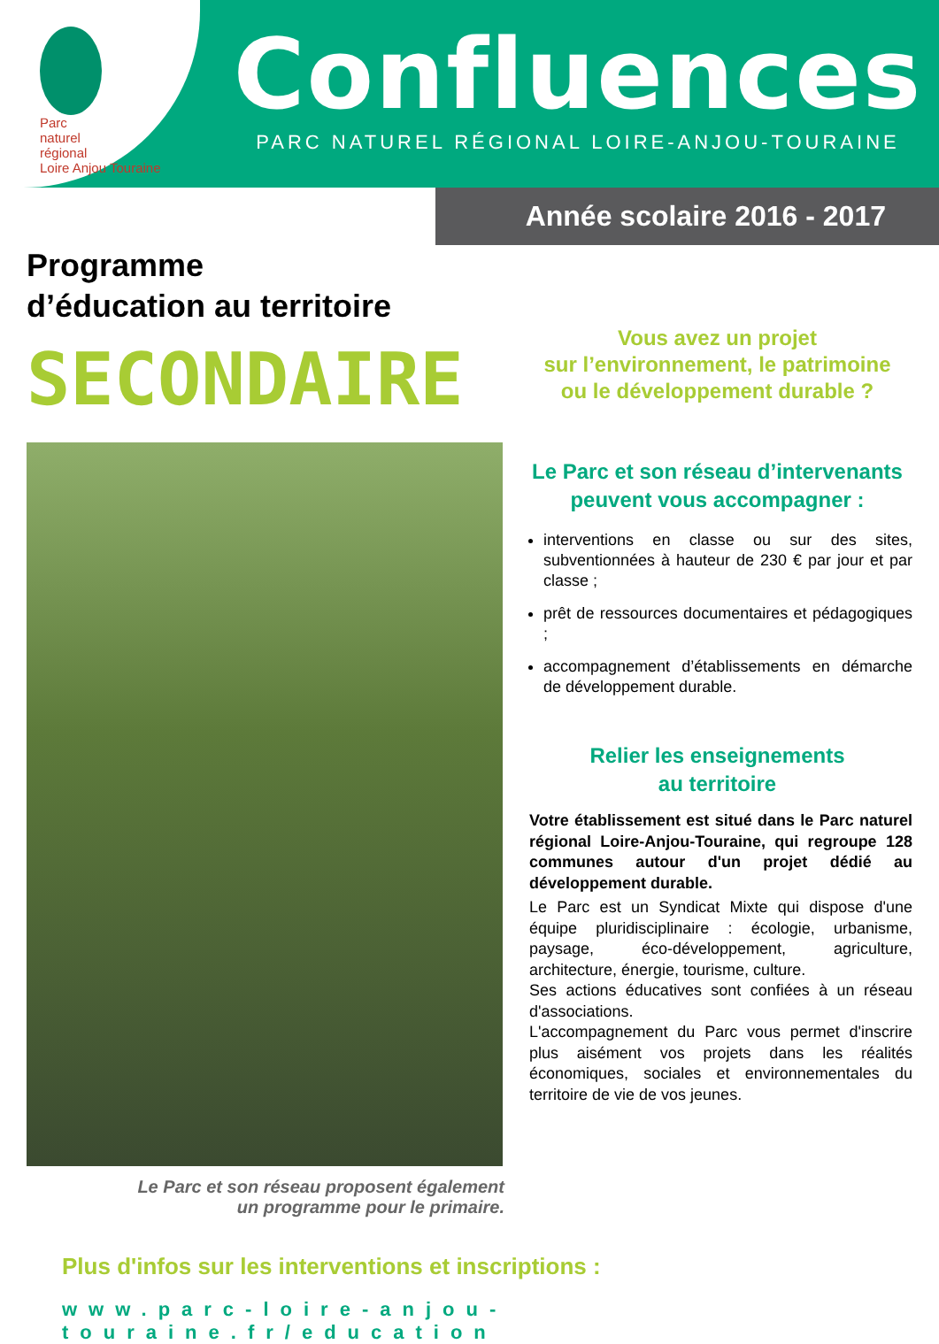Parc
naturel
régional
Loire Anjou Touraine
Confluences
PARC NATUREL RÉGIONAL LOIRE-ANJOU-TOURAINE
Année scolaire 2016 - 2017
Programme
d’éducation au territoire
SECONDAIRE
Le Parc et son réseau proposent également
un programme pour le primaire.
Vous avez un projet
sur l’environnement, le patrimoine
ou le développement durable ?
Le Parc et son réseau d’intervenants
peuvent vous accompagner :
interventions en classe ou sur des sites, subventionnées à hauteur de 230 € par jour et par classe ;
prêt de ressources documentaires et pédagogiques ;
accompagnement d’établissements en démarche de développement durable.
Relier les enseignements
au territoire
Votre établissement est situé dans le Parc naturel régional Loire-Anjou-Touraine, qui regroupe 128 communes autour d'un projet dédié au développement durable.
Le Parc est un Syndicat Mixte qui dispose d'une équipe pluridisciplinaire : écologie, urbanisme, paysage, éco-développement, agriculture, architecture, énergie, tourisme, culture.
Ses actions éducatives sont confiées à un réseau d'associations.
L'accompagnement du Parc vous permet d'inscrire plus aisément vos projets dans les réalités économiques, sociales et environnementales du territoire de vie de vos jeunes.
Plus d'infos sur les interventions et inscriptions :
www.parc-loire-anjou-touraine.fr/education